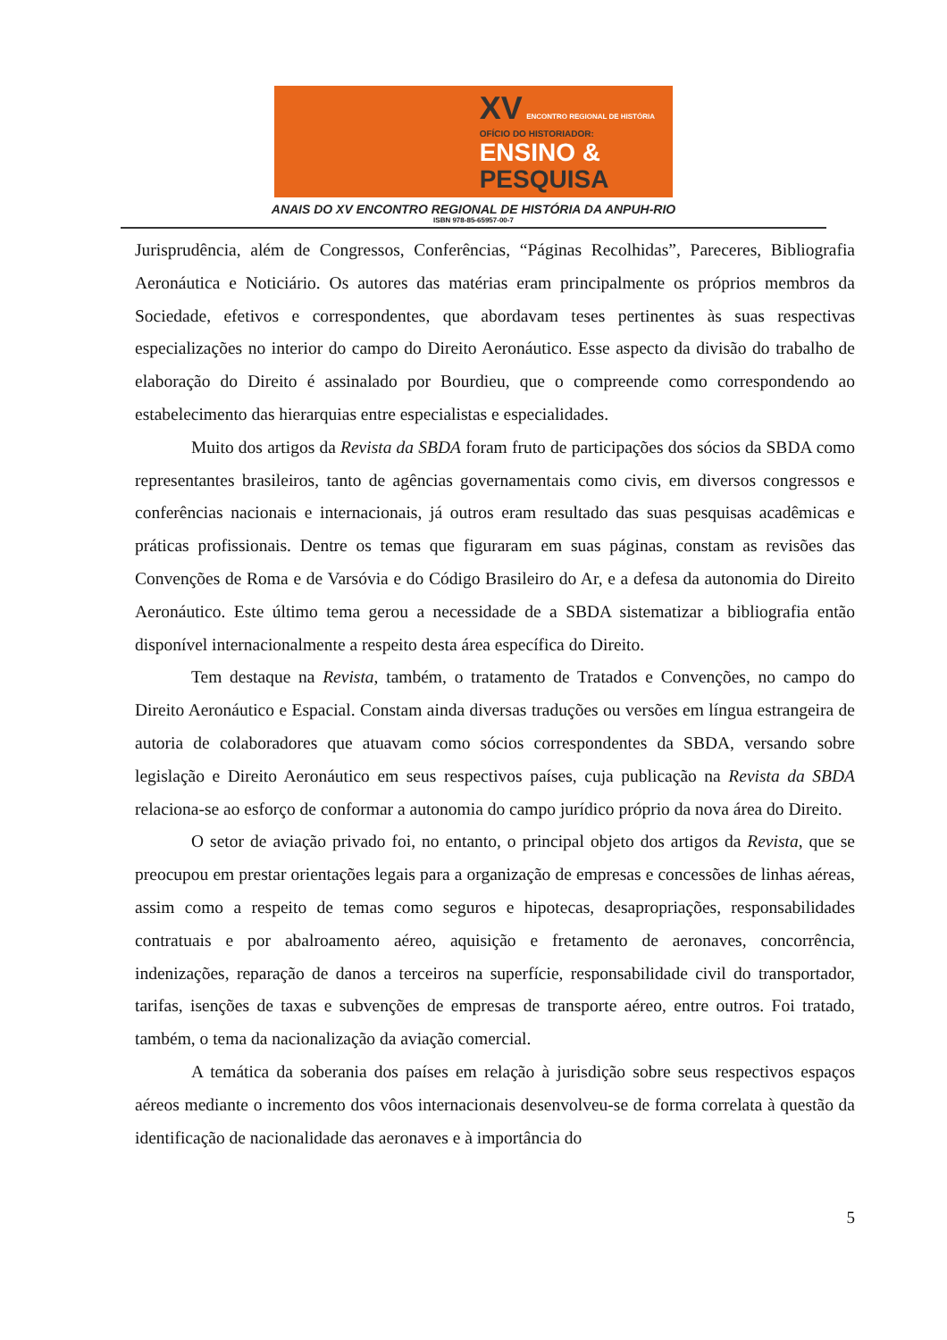XV ENCONTRO REGIONAL DE HISTÓRIA
OFÍCIO DO HISTORIADOR:
ENSINO &
PESQUISA
ANAIS DO XV ENCONTRO REGIONAL DE HISTÓRIA DA ANPUH-RIO
ISBN 978-85-65957-00-7
Jurisprudência, além de Congressos, Conferências, “Páginas Recolhidas”, Pareceres, Bibliografia Aeronáutica e Noticiário. Os autores das matérias eram principalmente os próprios membros da Sociedade, efetivos e correspondentes, que abordavam teses pertinentes às suas respectivas especializações no interior do campo do Direito Aeronáutico. Esse aspecto da divisão do trabalho de elaboração do Direito é assinalado por Bourdieu, que o compreende como correspondendo ao estabelecimento das hierarquias entre especialistas e especialidades.
Muito dos artigos da Revista da SBDA foram fruto de participações dos sócios da SBDA como representantes brasileiros, tanto de agências governamentais como civis, em diversos congressos e conferências nacionais e internacionais, já outros eram resultado das suas pesquisas acadêmicas e práticas profissionais. Dentre os temas que figuraram em suas páginas, constam as revisões das Convenções de Roma e de Varsóvia e do Código Brasileiro do Ar, e a defesa da autonomia do Direito Aeronáutico. Este último tema gerou a necessidade de a SBDA sistematizar a bibliografia então disponível internacionalmente a respeito desta área específica do Direito.
Tem destaque na Revista, também, o tratamento de Tratados e Convenções, no campo do Direito Aeronáutico e Espacial. Constam ainda diversas traduções ou versões em língua estrangeira de autoria de colaboradores que atuavam como sócios correspondentes da SBDA, versando sobre legislação e Direito Aeronáutico em seus respectivos países, cuja publicação na Revista da SBDA relaciona-se ao esforço de conformar a autonomia do campo jurídico próprio da nova área do Direito.
O setor de aviação privado foi, no entanto, o principal objeto dos artigos da Revista, que se preocupou em prestar orientações legais para a organização de empresas e concessões de linhas aéreas, assim como a respeito de temas como seguros e hipotecas, desapropriações, responsabilidades contratuais e por abalroamento aéreo, aquisição e fretamento de aeronaves, concorrência, indenizações, reparação de danos a terceiros na superfície, responsabilidade civil do transportador, tarifas, isenções de taxas e subvenções de empresas de transporte aéreo, entre outros. Foi tratado, também, o tema da nacionalização da aviação comercial.
A temática da soberania dos países em relação à jurisdição sobre seus respectivos espaços aéreos mediante o incremento dos vôos internacionais desenvolveu-se de forma correlata à questão da identificação de nacionalidade das aeronaves e à importância do
5